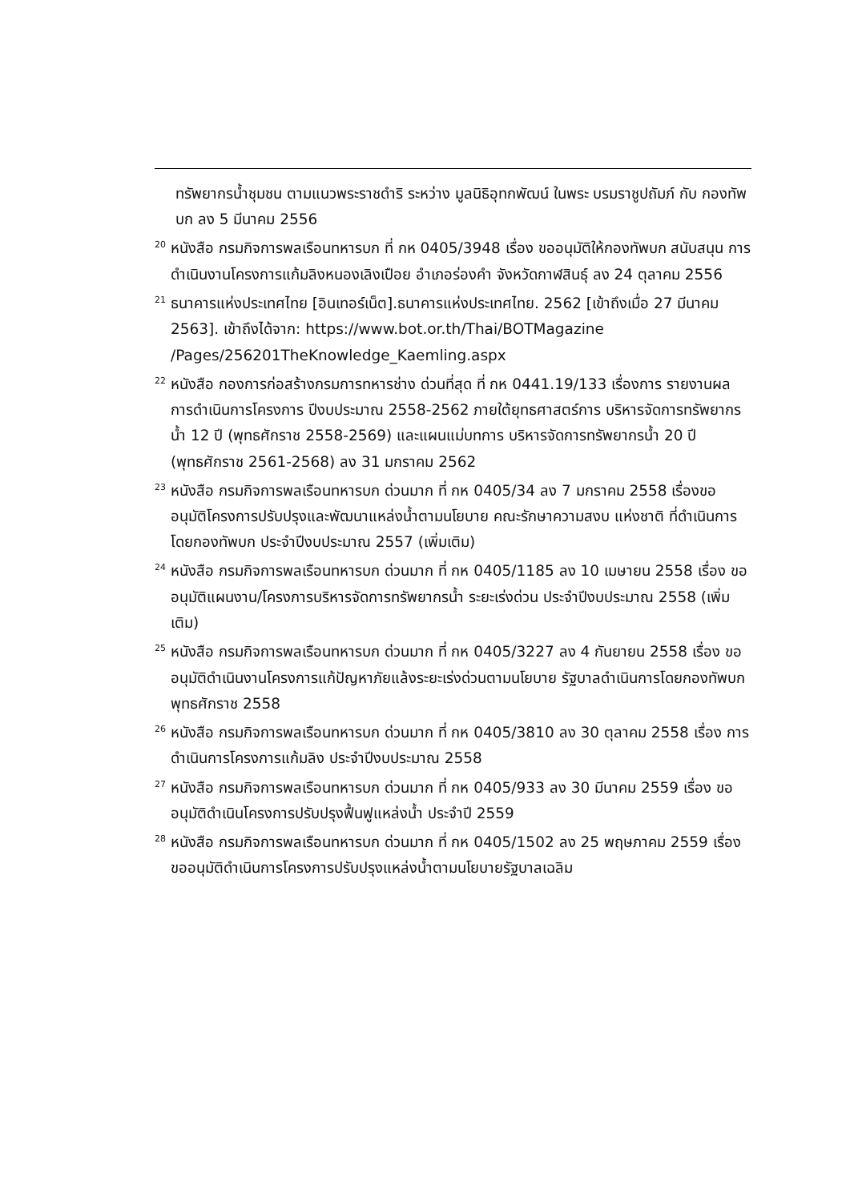ทรัพยากรน้ำชุมชน ตามแนวพระราชดำริ ระหว่าง มูลนิธิอุทกพัฒน์ ในพระ บรมราชูปถัมภ์ กับ กองทัพบก ลง 5 มีนาคม 2556
<sup>20</sup> หนังสือ กรมกิจการพลเรือนทหารบก ที่ กห 0405/3948 เรื่อง ขออนุมัติให้กองทัพบก สนับสนุน การดำเนินงานโครงการแก้มลิงหนองเลิงเปือย อำเภอร่องคำ จังหวัดกาฬสินธุ์ ลง 24 ตุลาคม 2556
<sup>21</sup> ธนาคารแห่งประเทศไทย [อินเทอร์เน็ต].ธนาคารแห่งประเทศไทย. 2562 [เข้าถึงเมื่อ 27 มีนาคม 2563]. เข้าถึงได้จาก: https://www.bot.or.th/Thai/BOTMagazine /Pages/256201TheKnowledge_Kaemling.aspx
<sup>22</sup> หนังสือ กองการก่อสร้างกรมการทหารช่าง ด่วนที่สุด ที่ กห 0441.19/133 เรื่องการ รายงานผลการดำเนินการโครงการ ปีงบประมาณ 2558-2562 ภายใต้ยุทธศาสตร์การ บริหารจัดการทรัพยากรน้ำ 12 ปี (พุทธศักราช 2558-2569) และแผนแม่บทการ บริหารจัดการทรัพยากรน้ำ 20 ปี (พุทธศักราช 2561-2568) ลง 31 มกราคม 2562
<sup>23</sup> หนังสือ กรมกิจการพลเรือนทหารบก ด่วนมาก ที่ กห 0405/34 ลง 7 มกราคม 2558 เรื่องขออนุมัติโครงการปรับปรุงและพัฒนาแหล่งน้ำตามนโยบาย คณะรักษาความสงบ แห่งชาติ ที่ดำเนินการโดยกองทัพบก ประจำปีงบประมาณ 2557 (เพิ่มเติม)
<sup>24</sup> หนังสือ กรมกิจการพลเรือนทหารบก ด่วนมาก ที่ กห 0405/1185 ลง 10 เมษายน 2558 เรื่อง ขออนุมัติแผนงาน/โครงการบริหารจัดการทรัพยากรน้ำ ระยะเร่งด่วน ประจำปีงบประมาณ 2558 (เพิ่มเติม)
<sup>25</sup> หนังสือ กรมกิจการพลเรือนทหารบก ด่วนมาก ที่ กห 0405/3227 ลง 4 กันยายน 2558 เรื่อง ขออนุมัติดำเนินงานโครงการแก้ปัญหาภัยแล้งระยะเร่งด่วนตามนโยบาย รัฐบาลดำเนินการโดยกองทัพบก พุทธศักราช 2558
<sup>26</sup> หนังสือ กรมกิจการพลเรือนทหารบก ด่วนมาก ที่ กห 0405/3810 ลง 30 ตุลาคม 2558 เรื่อง การดำเนินการโครงการแก้มลิง ประจำปีงบประมาณ 2558
<sup>27</sup> หนังสือ กรมกิจการพลเรือนทหารบก ด่วนมาก ที่ กห 0405/933 ลง 30 มีนาคม 2559 เรื่อง ขออนุมัติดำเนินโครงการปรับปรุงฟื้นฟูแหล่งน้ำ ประจำปี 2559
<sup>28</sup> หนังสือ กรมกิจการพลเรือนทหารบก ด่วนมาก ที่ กห 0405/1502 ลง 25 พฤษภาคม 2559 เรื่อง ขออนุมัติดำเนินการโครงการปรับปรุงแหล่งน้ำตามนโยบายรัฐบาลเฉลิม